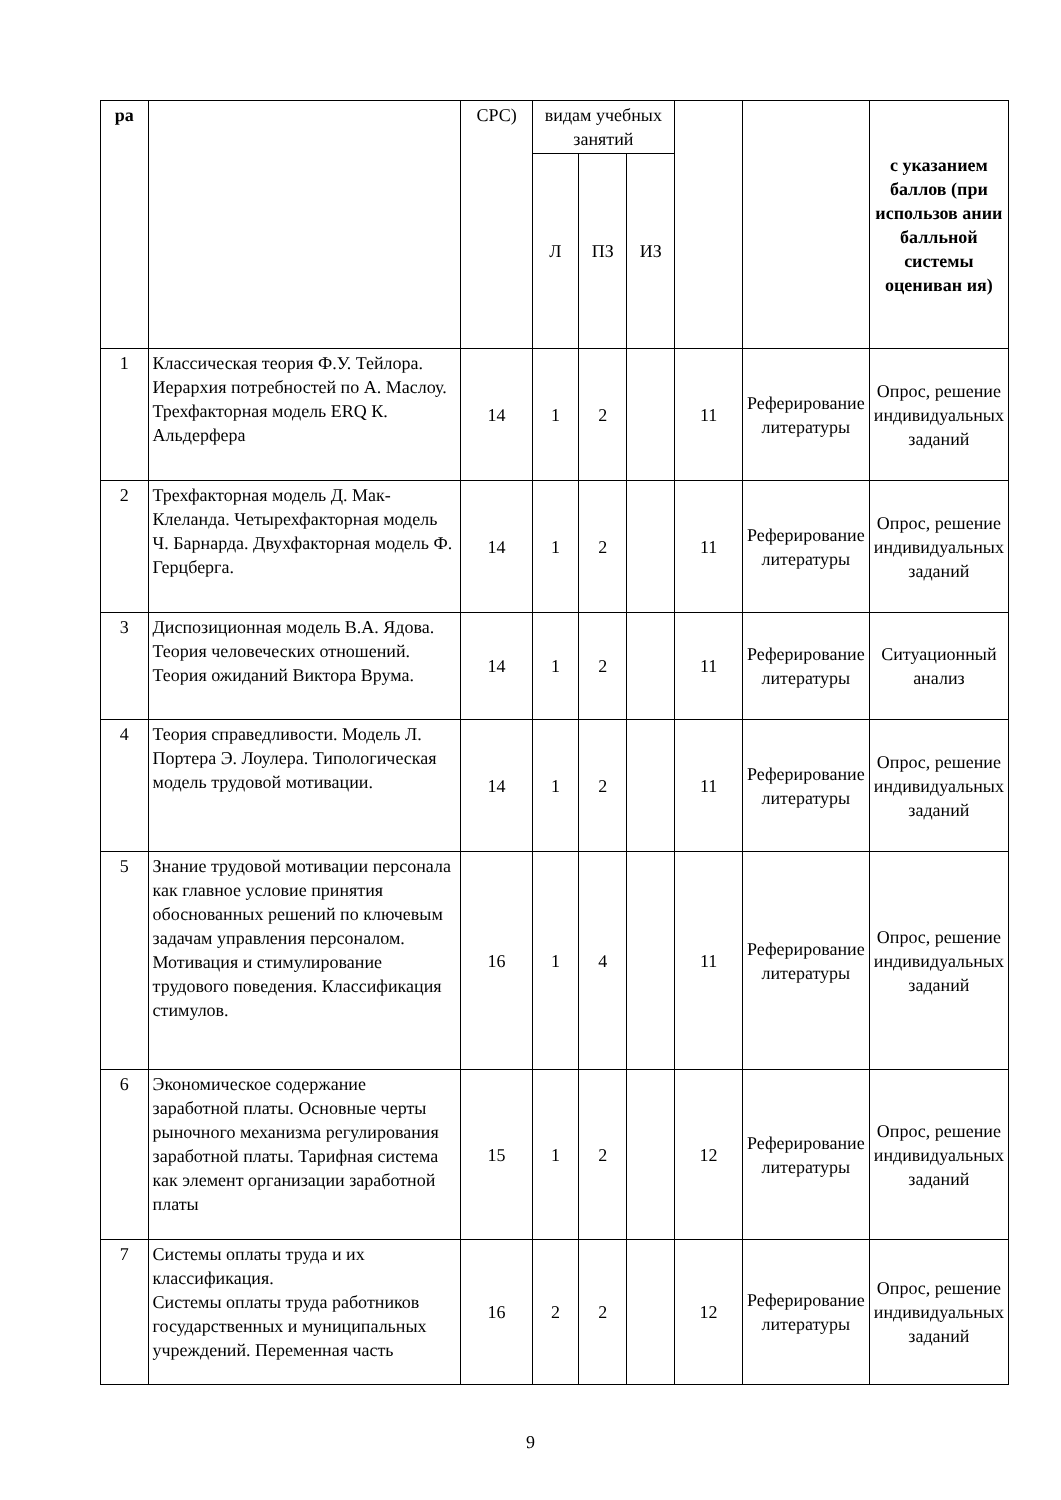| ра | | СРС) | видам учебных занятий | | | | | с указанием баллов (при использов ании балльной системы оцениван ия) |
| --- | --- | --- | --- | --- | --- | --- | --- | --- |
| | | | Л | ПЗ | ИЗ | | | |
| 1 | Классическая теория Ф.У. Тейлора. Иерархия потребностей по А. Маслоу. Трехфакторная модель ERQ К. Альдерфера | 14 | 1 | 2 | | 11 | Реферирование литературы | Опрос, решение индивидуальных заданий |
| 2 | Трехфакторная модель Д. Мак-Клеланда. Четырехфакторная модель Ч. Барнарда. Двухфакторная модель Ф. Герцберга. | 14 | 1 | 2 | | 11 | Реферирование литературы | Опрос, решение индивидуальных заданий |
| 3 | Диспозиционная модель В.А. Ядова. Теория человеческих отношений. Теория ожиданий Виктора Врума. | 14 | 1 | 2 | | 11 | Реферирование литературы | Ситуационный анализ |
| 4 | Теория справедливости. Модель Л. Портера Э. Лоулера. Типологическая модель трудовой мотивации. | 14 | 1 | 2 | | 11 | Реферирование литературы | Опрос, решение индивидуальных заданий |
| 5 | Знание трудовой мотивации персонала как главное условие принятия обоснованных решений по ключевым задачам управления персоналом. Мотивация и стимулирование трудового поведения. Классификация стимулов. | 16 | 1 | 4 | | 11 | Реферирование литературы | Опрос, решение индивидуальных заданий |
| 6 | Экономическое содержание заработной платы. Основные черты рыночного механизма регулирования заработной платы. Тарифная система как элемент организации заработной платы | 15 | 1 | 2 | | 12 | Реферирование литературы | Опрос, решение индивидуальных заданий |
| 7 | Системы оплаты труда и их классификация. Системы оплаты труда работников государственных и муниципальных учреждений. Переменная часть | 16 | 2 | 2 | | 12 | Реферирование литературы | Опрос, решение индивидуальных заданий |
9